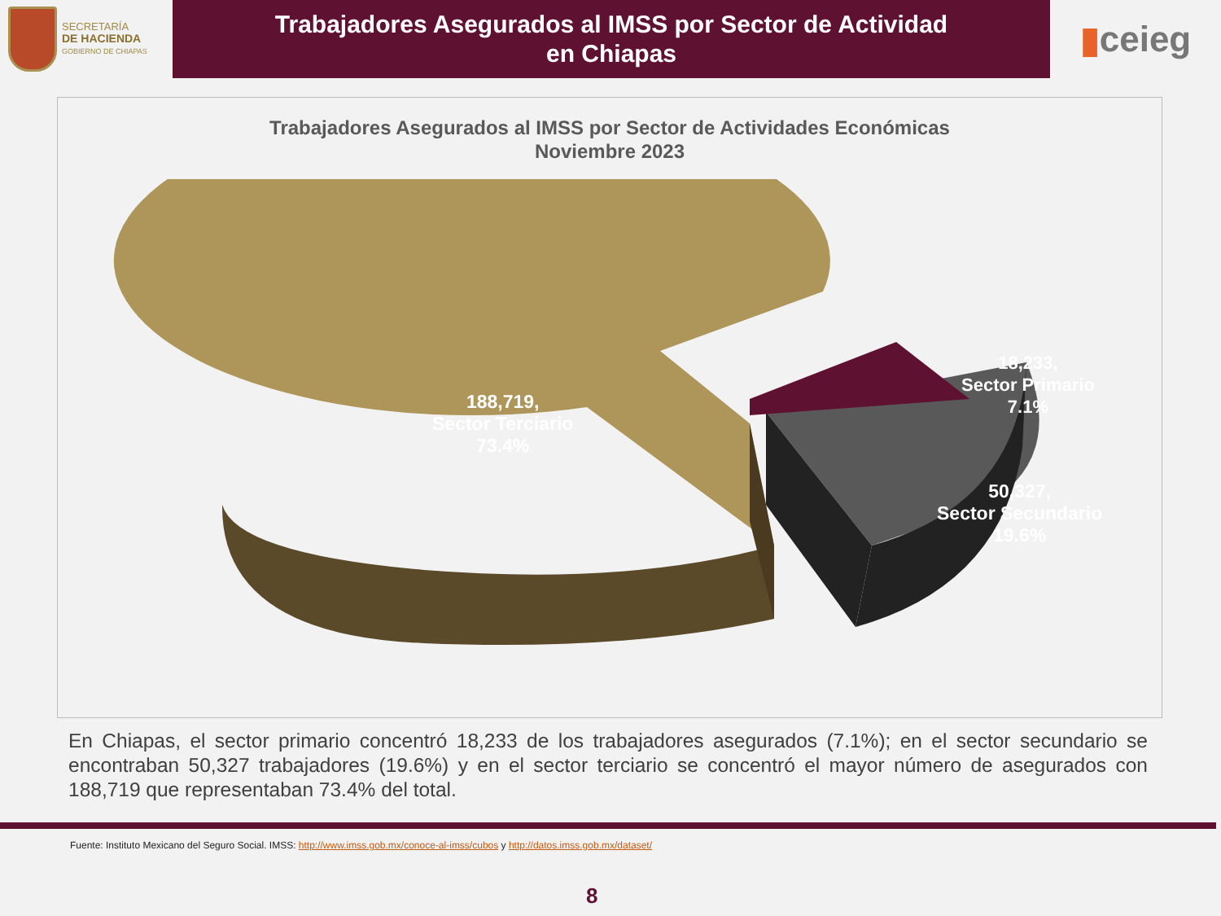SECRETARÍA
DE HACIENDA
GOBIERNO DE CHIAPAS
Trabajadores Asegurados al IMSS por Sector de Actividad
en Chiapas
▮ ceieg
Trabajadores Asegurados al IMSS por Sector de Actividades Económicas
Noviembre 2023
188,719,
Sector Terciario
73.4%
18,233,
Sector Primario
7.1%
50,327,
Sector Secundario
19.6%
En Chiapas, el sector primario concentró 18,233 de los trabajadores asegurados (7.1%); en el sector secundario se encontraban 50,327 trabajadores (19.6%) y en el sector terciario se concentró el mayor número de asegurados con 188,719 que representaban 73.4% del total.
Fuente: Instituto Mexicano del Seguro Social. IMSS: http://www.imss.gob.mx/conoce-al-imss/cubos y http://datos.imss.gob.mx/dataset/
8